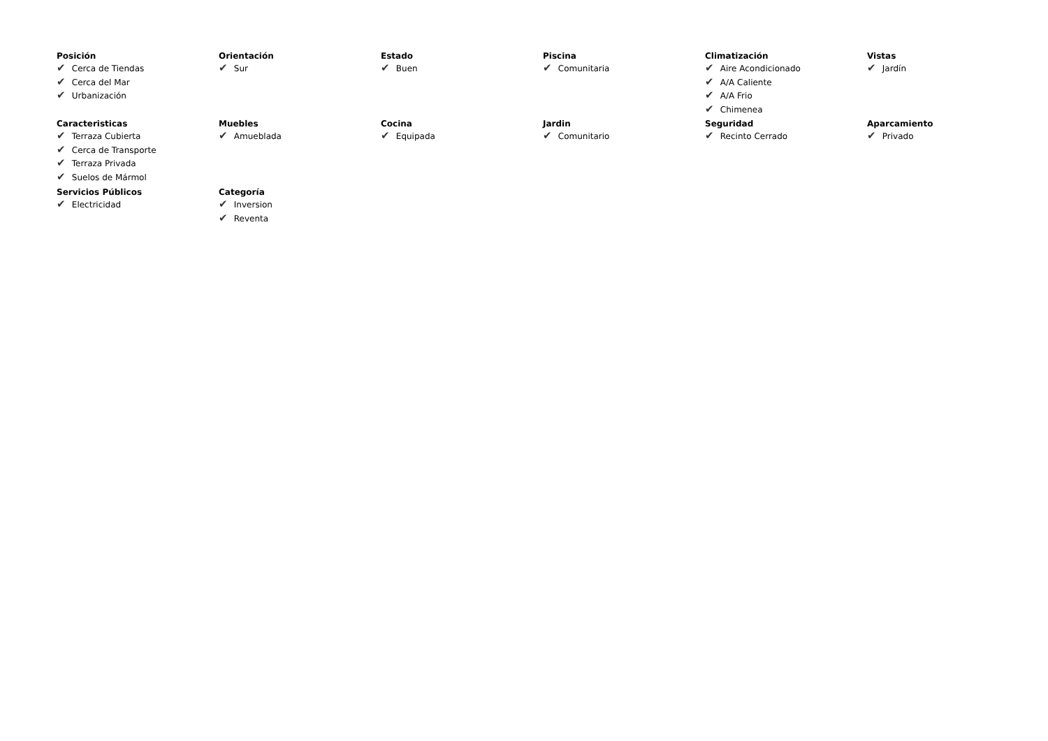Posición
✔ Cerca de Tiendas
✔ Cerca del Mar
✔ Urbanización
Orientación
✔ Sur
Estado
✔ Buen
Piscina
✔ Comunitaria
Climatización
✔ Aire Acondicionado
✔ A/A Caliente
✔ A/A Frio
✔ Chimenea
Vistas
✔ Jardín
Caracteristicas
✔ Terraza Cubierta
✔ Cerca de Transporte
✔ Terraza Privada
✔ Suelos de Mármol
Muebles
✔ Amueblada
Cocina
✔ Equipada
Jardin
✔ Comunitario
Seguridad
✔ Recinto Cerrado
Aparcamiento
✔ Privado
Servicios Públicos
✔ Electricidad
Categoría
✔ Inversion
✔ Reventa